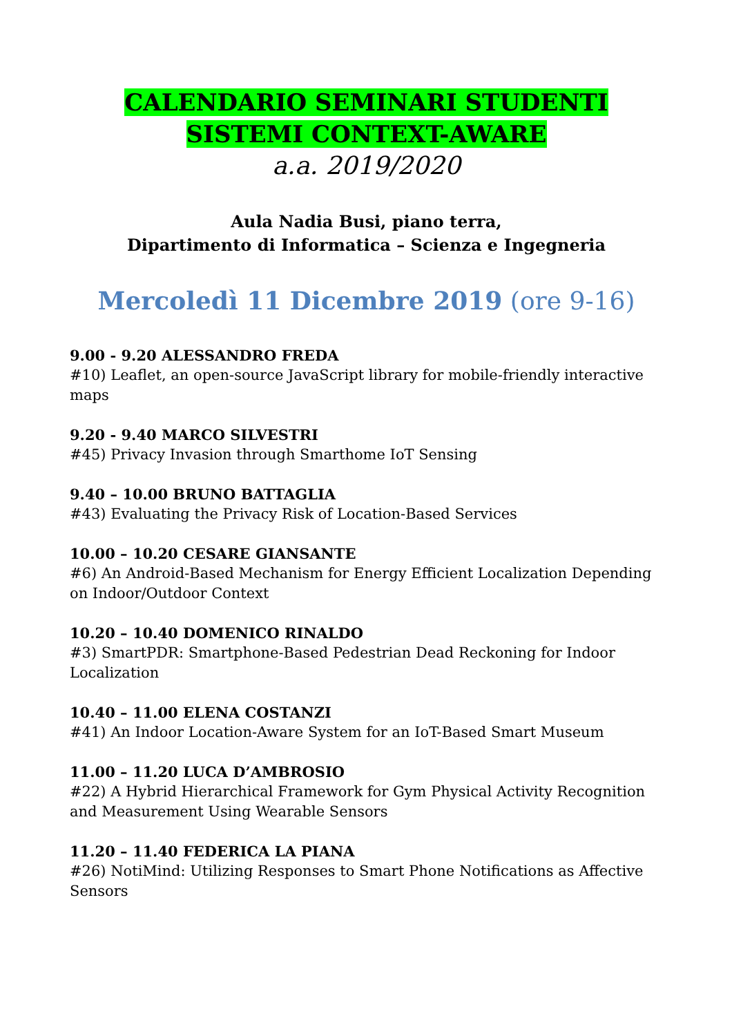CALENDARIO SEMINARI STUDENTI
SISTEMI CONTEXT-AWARE
a.a. 2019/2020
Aula Nadia Busi, piano terra,
Dipartimento di Informatica – Scienza e Ingegneria
Mercoledì 11 Dicembre 2019 (ore 9-16)
9.00 - 9.20 ALESSANDRO FREDA
#10) Leaflet, an open-source JavaScript library for mobile-friendly interactive maps
9.20 - 9.40 MARCO SILVESTRI
#45) Privacy Invasion through Smarthome IoT Sensing
9.40 – 10.00 BRUNO BATTAGLIA
#43) Evaluating the Privacy Risk of Location-Based Services
10.00 – 10.20 CESARE GIANSANTE
#6) An Android-Based Mechanism for Energy Efficient Localization Depending on Indoor/Outdoor Context
10.20 – 10.40 DOMENICO RINALDO
#3) SmartPDR: Smartphone-Based Pedestrian Dead Reckoning for Indoor Localization
10.40 – 11.00 ELENA COSTANZI
#41) An Indoor Location-Aware System for an IoT-Based Smart Museum
11.00 – 11.20 LUCA D’AMBROSIO
#22) A Hybrid Hierarchical Framework for Gym Physical Activity Recognition and Measurement Using Wearable Sensors
11.20 – 11.40 FEDERICA LA PIANA
#26) NotiMind: Utilizing Responses to Smart Phone Notifications as Affective Sensors